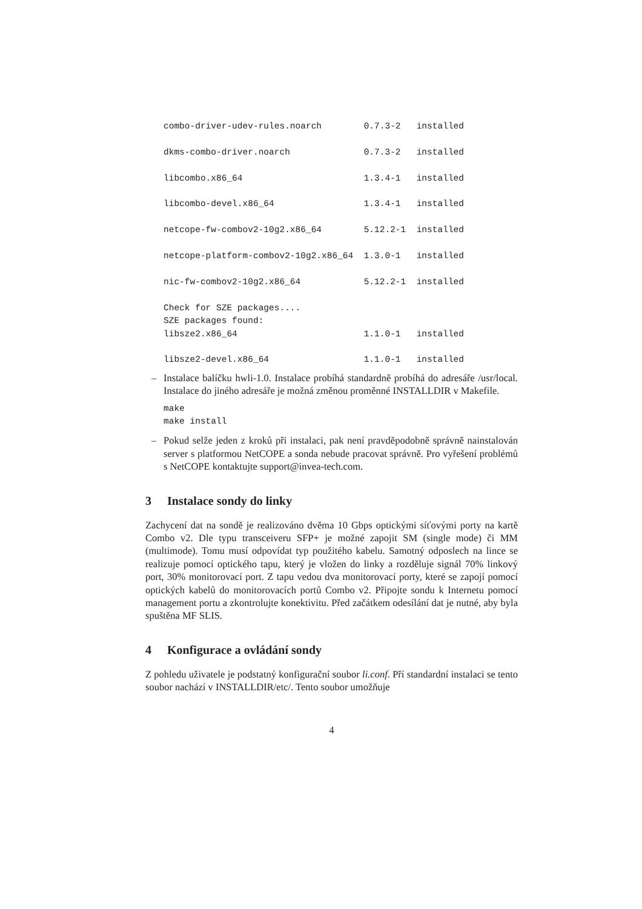combo-driver-udev-rules.noarch        0.7.3-2   installed

dkms-combo-driver.noarch              0.7.3-2   installed

libcombo.x86_64                       1.3.4-1   installed

libcombo-devel.x86_64                 1.3.4-1   installed

netcope-fw-combov2-10g2.x86_64        5.12.2-1  installed

netcope-platform-combov2-10g2.x86_64  1.3.0-1   installed

nic-fw-combov2-10g2.x86_64            5.12.2-1  installed

Check for SZE packages....
SZE packages found:
libsze2.x86_64                        1.1.0-1   installed

libsze2-devel.x86_64                  1.1.0-1   installed
– Instalace balíčku hwli-1.0. Instalace probíhá standardně probíhá do adresáře /usr/local. Instalace do jiného adresáře je možná změnou proměnné INSTALLDIR v Makefile.
make
make install
– Pokud selže jeden z kroků při instalaci, pak není pravděpodobně správně nainstalován server s platformou NetCOPE a sonda nebude pracovat správně. Pro vyřešení problémů s NetCOPE kontaktujte support@invea-tech.com.
3 Instalace sondy do linky
Zachycení dat na sondě je realizováno dvěma 10 Gbps optickými síťovými porty na kartě Combo v2. Dle typu transceiveru SFP+ je možné zapojit SM (single mode) či MM (multimode). Tomu musí odpovídat typ použitého kabelu. Samotný odposlech na lince se realizuje pomocí optického tapu, který je vložen do linky a rozděluje signál 70% linkový port, 30% monitorovací port. Z tapu vedou dva monitorovací porty, které se zapojí pomocí optických kabelů do monitorovacích portů Combo v2. Připojte sondu k Internetu pomocí management portu a zkontrolujte konektivitu. Před začátkem odesílání dat je nutné, aby byla spuštěna MF SLIS.
4 Konfigurace a ovládání sondy
Z pohledu uživatele je podstatný konfigurační soubor li.conf. Pří standardní instalaci se tento soubor nachází v INSTALLDIR/etc/. Tento soubor umožňuje
4